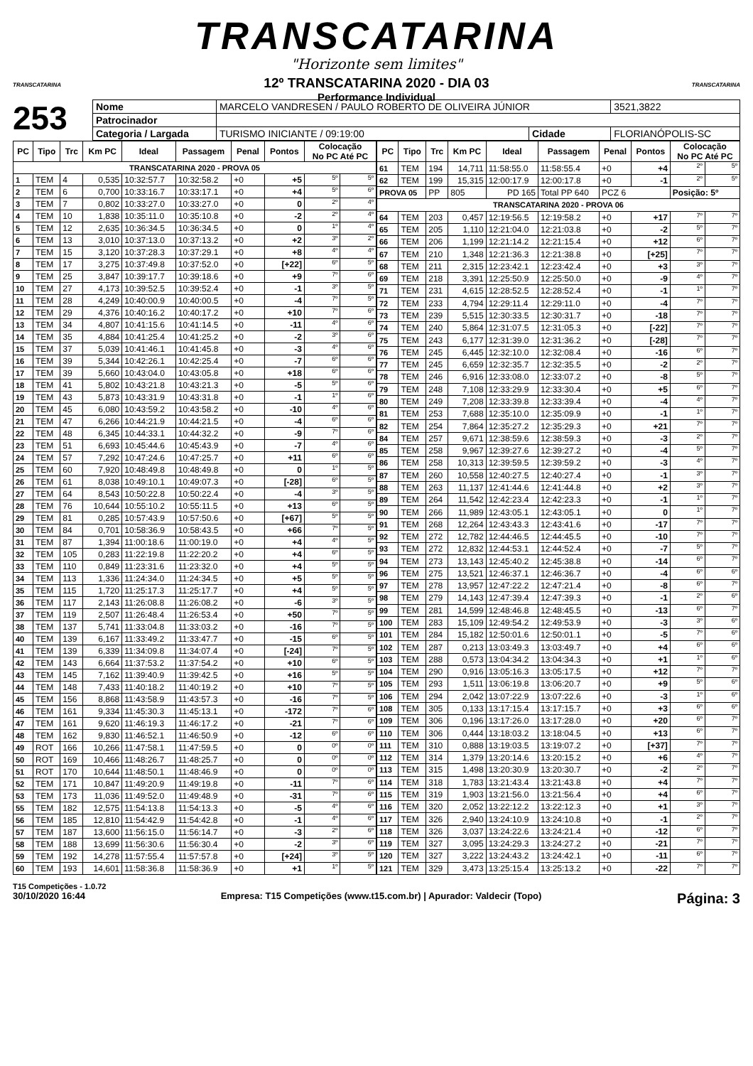TRANSCATARINA
"Horizonte sem limites"
12º TRANSCATARINA 2020 - DIA 03
Performance Individual
TRANSCATARINA TRANSCATARINA
253
| Nome | MARCELO VANDRESEN / PAULO ROBERTO DE OLIVEIRA JÚNIOR | | | 3521,3822 |
| Patrocinador | | | | |
| Categoria / Largada | TURISMO INICIANTE / 09:19:00 | Cidade | FLORIANÓPOLIS-SC | |
| PC | Tipo | Trc | Km PC | Ideal | Passagem | Penal | Pontos | Colocação No PC Até PC | |
| --- | --- | --- | --- | --- | --- | --- | --- | --- | --- |
| TRANSCATARINA 2020 - PROVA 05 | | | | | | | | | |
| 1 | TEM | 4 | 0,535 | 10:32:57.7 | 10:32:58.2 | +0 | +5 | 5º | 5º |
| 2 | TEM | 6 | 0,700 | 10:33:16.7 | 10:33:17.1 | +0 | +4 | 5º | 6º |
| 3 | TEM | 7 | 0,802 | 10:33:27.0 | 10:33:27.0 | +0 | 0 | 2º | 4º |
| 4 | TEM | 10 | 1,838 | 10:35:11.0 | 10:35:10.8 | +0 | -2 | 2º | 4º |
| 5 | TEM | 12 | 2,635 | 10:36:34.5 | 10:36:34.5 | +0 | 0 | 1º | 4º |
| 6 | TEM | 13 | 3,010 | 10:37:13.0 | 10:37:13.2 | +0 | +2 | 3º | 2º |
| 7 | TEM | 15 | 3,120 | 10:37:28.3 | 10:37:29.1 | +0 | +8 | 4º | 4º |
| 8 | TEM | 17 | 3,275 | 10:37:49.8 | 10:37:52.0 | +0 | [+22] | 6º | 5º |
| 9 | TEM | 25 | 3,847 | 10:39:17.7 | 10:39:18.6 | +0 | +9 | 7º | 6º |
| 10 | TEM | 27 | 4,173 | 10:39:52.5 | 10:39:52.4 | +0 | -1 | 3º | 5º |
| 11 | TEM | 28 | 4,249 | 10:40:00.9 | 10:40:00.5 | +0 | -4 | 7º | 5º |
| 12 | TEM | 29 | 4,376 | 10:40:16.2 | 10:40:17.2 | +0 | +10 | 7º | 6º |
| 13 | TEM | 34 | 4,807 | 10:41:15.6 | 10:41:14.5 | +0 | -11 | 4º | 6º |
| 14 | TEM | 35 | 4,884 | 10:41:25.4 | 10:41:25.2 | +0 | -2 | 3º | 6º |
| 15 | TEM | 37 | 5,039 | 10:41:46.1 | 10:41:45.8 | +0 | -3 | 4º | 6º |
| 16 | TEM | 39 | 5,344 | 10:42:26.1 | 10:42:25.4 | +0 | -7 | 6º | 6º |
| 17 | TEM | 39 | 5,660 | 10:43:04.0 | 10:43:05.8 | +0 | +18 | 6º | 6º |
| 18 | TEM | 41 | 5,802 | 10:43:21.8 | 10:43:21.3 | +0 | -5 | 5º | 6º |
| 19 | TEM | 43 | 5,873 | 10:43:31.9 | 10:43:31.8 | +0 | -1 | 1º | 6º |
| 20 | TEM | 45 | 6,080 | 10:43:59.2 | 10:43:58.2 | +0 | -10 | 4º | 6º |
| 21 | TEM | 47 | 6,266 | 10:44:21.9 | 10:44:21.5 | +0 | -4 | 6º | 6º |
| 22 | TEM | 48 | 6,345 | 10:44:33.1 | 10:44:32.2 | +0 | -9 | 7º | 6º |
| 23 | TEM | 51 | 6,693 | 10:45:44.6 | 10:45:43.9 | +0 | -7 | 4º | 6º |
| 24 | TEM | 57 | 7,292 | 10:47:24.6 | 10:47:25.7 | +0 | +11 | 6º | 6º |
| 25 | TEM | 60 | 7,920 | 10:48:49.8 | 10:48:49.8 | +0 | 0 | 1º | 5º |
| 26 | TEM | 61 | 8,038 | 10:49:10.1 | 10:49:07.3 | +0 | [-28] | 6º | 5º |
| 27 | TEM | 64 | 8,543 | 10:50:22.8 | 10:50:22.4 | +0 | -4 | 3º | 5º |
| 28 | TEM | 76 | 10,644 | 10:55:10.2 | 10:55:11.5 | +0 | +13 | 6º | 5º |
| 29 | TEM | 81 | 0,285 | 10:57:43.9 | 10:57:50.6 | +0 | [+67] | 5º | 5º |
| 30 | TEM | 84 | 0,701 | 10:58:36.9 | 10:58:43.5 | +0 | +66 | 7º | 5º |
| 31 | TEM | 87 | 1,394 | 11:00:18.6 | 11:00:19.0 | +0 | +4 | 4º | 5º |
| 32 | TEM | 105 | 0,283 | 11:22:19.8 | 11:22:20.2 | +0 | +4 | 6º | 5º |
| 33 | TEM | 110 | 0,849 | 11:23:31.6 | 11:23:32.0 | +0 | +4 | 5º | 5º |
| 34 | TEM | 113 | 1,336 | 11:24:34.0 | 11:24:34.5 | +0 | +5 | 5º | 5º |
| 35 | TEM | 115 | 1,720 | 11:25:17.3 | 11:25:17.7 | +0 | +4 | 5º | 5º |
| 36 | TEM | 117 | 2,143 | 11:26:08.8 | 11:26:08.2 | +0 | -6 | 3º | 5º |
| 37 | TEM | 119 | 2,507 | 11:26:48.4 | 11:26:53.4 | +0 | +50 | 7º | 5º |
| 38 | TEM | 137 | 5,741 | 11:33:04.8 | 11:33:03.2 | +0 | -16 | 7º | 5º |
| 40 | TEM | 139 | 6,167 | 11:33:49.2 | 11:33:47.7 | +0 | -15 | 6º | 5º |
| 41 | TEM | 139 | 6,339 | 11:34:09.8 | 11:34:07.4 | +0 | [-24] | 7º | 5º |
| 42 | TEM | 143 | 6,664 | 11:37:53.2 | 11:37:54.2 | +0 | +10 | 6º | 5º |
| 43 | TEM | 145 | 7,162 | 11:39:40.9 | 11:39:42.5 | +0 | +16 | 5º | 5º |
| 44 | TEM | 148 | 7,433 | 11:40:18.2 | 11:40:19.2 | +0 | +10 | 7º | 5º |
| 45 | TEM | 156 | 8,868 | 11:43:58.9 | 11:43:57.3 | +0 | -16 | 7º | 5º |
| 46 | TEM | 161 | 9,334 | 11:45:30.3 | 11:45:13.1 | +0 | -172 | 7º | 6º |
| 47 | TEM | 161 | 9,620 | 11:46:19.3 | 11:46:17.2 | +0 | -21 | 7º | 6º |
| 48 | TEM | 162 | 9,830 | 11:46:52.1 | 11:46:50.9 | +0 | -12 | 6º | 6º |
| 49 | ROT | 166 | 10,266 | 11:47:58.1 | 11:47:59.5 | +0 | 0 | 0º | 0º |
| 50 | ROT | 169 | 10,466 | 11:48:26.7 | 11:48:25.7 | +0 | 0 | 0º | 0º |
| 51 | ROT | 170 | 10,644 | 11:48:50.1 | 11:48:46.9 | +0 | 0 | 0º | 0º |
| 52 | TEM | 171 | 10,847 | 11:49:20.9 | 11:49:19.8 | +0 | -11 | 7º | 6º |
| 53 | TEM | 173 | 11,036 | 11:49:52.0 | 11:49:48.9 | +0 | -31 | 7º | 6º |
| 55 | TEM | 182 | 12,575 | 11:54:13.8 | 11:54:13.3 | +0 | -5 | 4º | 6º |
| 56 | TEM | 185 | 12,810 | 11:54:42.9 | 11:54:42.8 | +0 | -1 | 4º | 6º |
| 57 | TEM | 187 | 13,600 | 11:56:15.0 | 11:56:14.7 | +0 | -3 | 2º | 6º |
| 58 | TEM | 188 | 13,699 | 11:56:30.6 | 11:56:30.4 | +0 | -2 | 3º | 6º |
| 59 | TEM | 192 | 14,278 | 11:57:55.4 | 11:57:57.8 | +0 | [+24] | 3º | 5º |
| 60 | TEM | 193 | 14,601 | 11:58:36.8 | 11:58:36.9 | +0 | +1 | 1º | 5º |
| PC | Tipo | Trc | Km PC | Ideal | Passagem | Penal | Pontos | Colocação No PC Até PC | |
| --- | --- | --- | --- | --- | --- | --- | --- | --- | --- |
| 61 | TEM | 194 | 14,711 | 11:58:55.0 | 11:58:55.4 | +0 | +4 | 2º | 5º |
| 62 | TEM | 199 | 15,315 | 12:00:17.9 | 12:00:17.8 | +0 | -1 | 2º | 5º |
| PROVA 05 | | PP | 805 | PD 165 | Total PP 640 | PCZ 6 | | Posição: 5º | |
| TRANSCATARINA 2020 - PROVA 06 | | | | | | | | | |
| 64 | TEM | 203 | 0,457 | 12:19:56.5 | 12:19:58.2 | +0 | +17 | 7º | 7º |
| 65 | TEM | 205 | 1,110 | 12:21:04.0 | 12:21:03.8 | +0 | -2 | 5º | 7º |
| 66 | TEM | 206 | 1,199 | 12:21:14.2 | 12:21:15.4 | +0 | +12 | 6º | 7º |
| 67 | TEM | 210 | 1,348 | 12:21:36.3 | 12:21:38.8 | +0 | [+25] | 7º | 7º |
| 68 | TEM | 211 | 2,315 | 12:23:42.1 | 12:23:42.4 | +0 | +3 | 3º | 7º |
| 69 | TEM | 218 | 3,391 | 12:25:50.9 | 12:25:50.0 | +0 | -9 | 4º | 7º |
| 71 | TEM | 231 | 4,615 | 12:28:52.5 | 12:28:52.4 | +0 | -1 | 1º | 7º |
| 72 | TEM | 233 | 4,794 | 12:29:11.4 | 12:29:11.0 | +0 | -4 | 7º | 7º |
| 73 | TEM | 239 | 5,515 | 12:30:33.5 | 12:30:31.7 | +0 | -18 | 7º | 7º |
| 74 | TEM | 240 | 5,864 | 12:31:07.5 | 12:31:05.3 | +0 | [-22] | 7º | 7º |
| 75 | TEM | 243 | 6,177 | 12:31:39.0 | 12:31:36.2 | +0 | [-28] | 7º | 7º |
| 76 | TEM | 245 | 6,445 | 12:32:10.0 | 12:32:08.4 | +0 | -16 | 6º | 7º |
| 77 | TEM | 245 | 6,659 | 12:32:35.7 | 12:32:35.5 | +0 | -2 | 2º | 7º |
| 78 | TEM | 246 | 6,916 | 12:33:08.0 | 12:33:07.2 | +0 | -8 | 5º | 7º |
| 79 | TEM | 248 | 7,108 | 12:33:29.9 | 12:33:30.4 | +0 | +5 | 6º | 7º |
| 80 | TEM | 249 | 7,208 | 12:33:39.8 | 12:33:39.4 | +0 | -4 | 4º | 7º |
| 81 | TEM | 253 | 7,688 | 12:35:10.0 | 12:35:09.9 | +0 | -1 | 1º | 7º |
| 82 | TEM | 254 | 7,864 | 12:35:27.2 | 12:35:29.3 | +0 | +21 | 7º | 7º |
| 84 | TEM | 257 | 9,671 | 12:38:59.6 | 12:38:59.3 | +0 | -3 | 2º | 7º |
| 85 | TEM | 258 | 9,967 | 12:39:27.6 | 12:39:27.2 | +0 | -4 | 5º | 7º |
| 86 | TEM | 258 | 10,313 | 12:39:59.5 | 12:39:59.2 | +0 | -3 | 4º | 7º |
| 87 | TEM | 260 | 10,558 | 12:40:27.5 | 12:40:27.4 | +0 | -1 | 3º | 7º |
| 88 | TEM | 263 | 11,137 | 12:41:44.6 | 12:41:44.8 | +0 | +2 | 3º | 7º |
| 89 | TEM | 264 | 11,542 | 12:42:23.4 | 12:42:23.3 | +0 | -1 | 1º | 7º |
| 90 | TEM | 266 | 11,989 | 12:43:05.1 | 12:43:05.1 | +0 | 0 | 1º | 7º |
| 91 | TEM | 268 | 12,264 | 12:43:43.3 | 12:43:41.6 | +0 | -17 | 7º | 7º |
| 92 | TEM | 272 | 12,782 | 12:44:46.5 | 12:44:45.5 | +0 | -10 | 7º | 7º |
| 93 | TEM | 272 | 12,832 | 12:44:53.1 | 12:44:52.4 | +0 | -7 | 5º | 7º |
| 94 | TEM | 273 | 13,143 | 12:45:40.2 | 12:45:38.8 | +0 | -14 | 6º | 7º |
| 96 | TEM | 275 | 13,521 | 12:46:37.1 | 12:46:36.7 | +0 | -4 | 6º | 6º |
| 97 | TEM | 278 | 13,957 | 12:47:22.2 | 12:47:21.4 | +0 | -8 | 6º | 7º |
| 98 | TEM | 279 | 14,143 | 12:47:39.4 | 12:47:39.3 | +0 | -1 | 2º | 6º |
| 99 | TEM | 281 | 14,599 | 12:48:46.8 | 12:48:45.5 | +0 | -13 | 6º | 7º |
| 100 | TEM | 283 | 15,109 | 12:49:54.2 | 12:49:53.9 | +0 | -3 | 3º | 6º |
| 101 | TEM | 284 | 15,182 | 12:50:01.6 | 12:50:01.1 | +0 | -5 | 7º | 6º |
| 102 | TEM | 287 | 0,213 | 13:03:49.3 | 13:03:49.7 | +0 | +4 | 6º | 6º |
| 103 | TEM | 288 | 0,573 | 13:04:34.2 | 13:04:34.3 | +0 | +1 | 1º | 6º |
| 104 | TEM | 290 | 0,916 | 13:05:16.3 | 13:05:17.5 | +0 | +12 | 7º | 7º |
| 105 | TEM | 293 | 1,511 | 13:06:19.8 | 13:06:20.7 | +0 | +9 | 5º | 6º |
| 106 | TEM | 294 | 2,042 | 13:07:22.9 | 13:07:22.6 | +0 | -3 | 1º | 6º |
| 108 | TEM | 305 | 0,133 | 13:17:15.4 | 13:17:15.7 | +0 | +3 | 6º | 6º |
| 109 | TEM | 306 | 0,196 | 13:17:26.0 | 13:17:28.0 | +0 | +20 | 6º | 7º |
| 110 | TEM | 306 | 0,444 | 13:18:03.2 | 13:18:04.5 | +0 | +13 | 6º | 7º |
| 111 | TEM | 310 | 0,888 | 13:19:03.5 | 13:19:07.2 | +0 | [+37] | 7º | 7º |
| 112 | TEM | 314 | 1,379 | 13:20:14.6 | 13:20:15.2 | +0 | +6 | 4º | 7º |
| 113 | TEM | 315 | 1,498 | 13:20:30.9 | 13:20:30.7 | +0 | -2 | 2º | 7º |
| 114 | TEM | 318 | 1,783 | 13:21:43.4 | 13:21:43.8 | +0 | +4 | 7º | 7º |
| 115 | TEM | 319 | 1,903 | 13:21:56.0 | 13:21:56.4 | +0 | +4 | 6º | 7º |
| 116 | TEM | 320 | 2,052 | 13:22:12.2 | 13:22:12.3 | +0 | +1 | 3º | 7º |
| 117 | TEM | 326 | 2,940 | 13:24:10.9 | 13:24:10.8 | +0 | -1 | 2º | 7º |
| 118 | TEM | 326 | 3,037 | 13:24:22.6 | 13:24:21.4 | +0 | -12 | 6º | 7º |
| 119 | TEM | 327 | 3,095 | 13:24:29.3 | 13:24:27.2 | +0 | -21 | 7º | 7º |
| 120 | TEM | 327 | 3,222 | 13:24:43.2 | 13:24:42.1 | +0 | -11 | 6º | 7º |
| 121 | TEM | 329 | 3,473 | 13:25:15.4 | 13:25:13.2 | +0 | -22 | 7º | 7º |
T15 Competições - 1.0.72
30/10/2020 16:44 Empresa: T15 Competições (www.t15.com.br) | Apurador: Valdecir (Topo) Página: 3